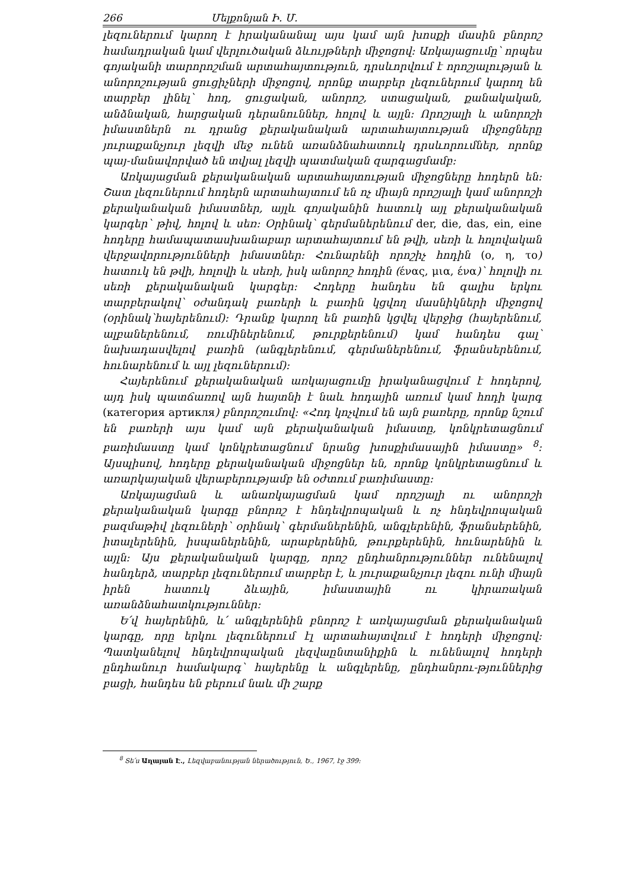266 Մելքոնյան Ի. Մ.
լեզուներում կարող է իրականանալ այս կամ այն խոսքի մասին բնորոշ համադրական կամ վերլուծական ձևույթների միջոցով: Առկայացումը՝ որպես գոյականի տարորոշման արտահայտություն, դրսևորվում է որոշյալության և անորոշության ցուցիչների միջոցով, որոնք տարբեր լեզուներում կարող են տարբեր լինել՝ հոդ, ցուցական, անորոշ, ստացական, քանակական, անձնական, հարցական դերանուններ, հոլով և այլն: Որոշյալի և անորոշի իմաստներն ու դրանց քերականական արտահայտության միջոցները յուրաքանչյուր լեզվի մեջ ունեն առանձնահատուկ դրսևորումներ, որոնք պայ-մանավորված են տվյալ լեզվի պատմական զարգացմամբ:
Առկայացման քերականական արտահայտության միջոցները հոդերն են: Շատ լեզուներում հոդերն արտահայտում են ոչ միայն որոշյալի կամ անորոշի քերականական իմաստներ, այլև գոյականին հատուկ այլ քերականական կարգեր՝ թիվ, հոլով և սեռ: Օրինակ՝ գերմաներենում der, die, das, ein, eine հոդերը համապատասխանաբար արտահայտում են թվի, սեռի և հոլովական վերջավորությունների իմաստներ: Հունարենի որոշիչ հոդին (ο, η, το) հատուկ են թվի, հոլովի և սեռի, իսկ անորոշ հոդին (ένας, μια, ένα)՝ հոլովի ու սեռի քերականական կարգեր: Հոդերը հանդես են գալիս երկու տարբերակով՝ օժանդակ բառերի և բառին կցվող մասնիկների միջոցով (օրինակ՝հայերենում): Դրանք կարող են բառին կցվել վերջից (հայերենում, ալբաներենում, ռումիներենում, թուրքերենում) կամ հանդես գալ՝ նախադասվելով բառին (անգլերենում, գերմաներենում, ֆրանսերենում, հունարենում և այլ լեզուներում):
Հայերենում քերականական առկայացումը իրականացվում է հոդերով, այդ իսկ պատճառով այն հայտնի է նաև հոդային առում կամ հոդի կարգ (категория артикля) բնորոշումով: «Հոդ կոչվում են այն բառերը, որոնք նշում են բառերի այս կամ այն քերականական իմաստը, կոնկրետացնում բառիմաստը կամ կոնկրետացնում նրանց խոսքիմասային իմաստը» <sup>8</sup>: Այսպիսով, հոդերը քերականական միջոցներ են, որոնք կոնկրետացնում և առարկայական վերաբերությամբ են օժտում բառիմաստը:
Առկայացման և անառկայացման կամ որոշյալի ու անորոշի քերականական կարգը բնորոշ է հնդեվրոպական և ոչ հնդեվրոպական բազմաթիվ լեզուների՝ օրինակ՝ գերմաներենին, անգլերենին, ֆրանսերենին, իտալերենին, իսպաներենին, արաբերենին, թուրքերենին, հունարենին և այլն: Այս քերականական կարգը, որոշ ընդհանրություններ ունենալով հանդերձ, տարբեր լեզուներում տարբեր է, և յուրաքանչյուր լեզու ունի միայն իրեն հատուկ ձևային, իմաստային ու կիրառական առանձնահատկություններ:
Ե՛վ հայերենին, և՛ անգլերենին բնորոշ է առկայացման քերականական կարգը, որը երկու լեզուներում էլ արտահայտվում է հոդերի միջոցով: Պատկանելով հնդեվրոպական լեզվաընտանիքին և ունենալով հոդերի ընդհանուր համակարգ՝ հայերենը և անգլերենը, ընդհանրու-թյուններից բացի, հանդես են բերում նաև մի շարք
<sup>8</sup> Տե՛ս Աղայան Է., Լեզվաբանության ներածություն, Ե., 1967, էջ 399: